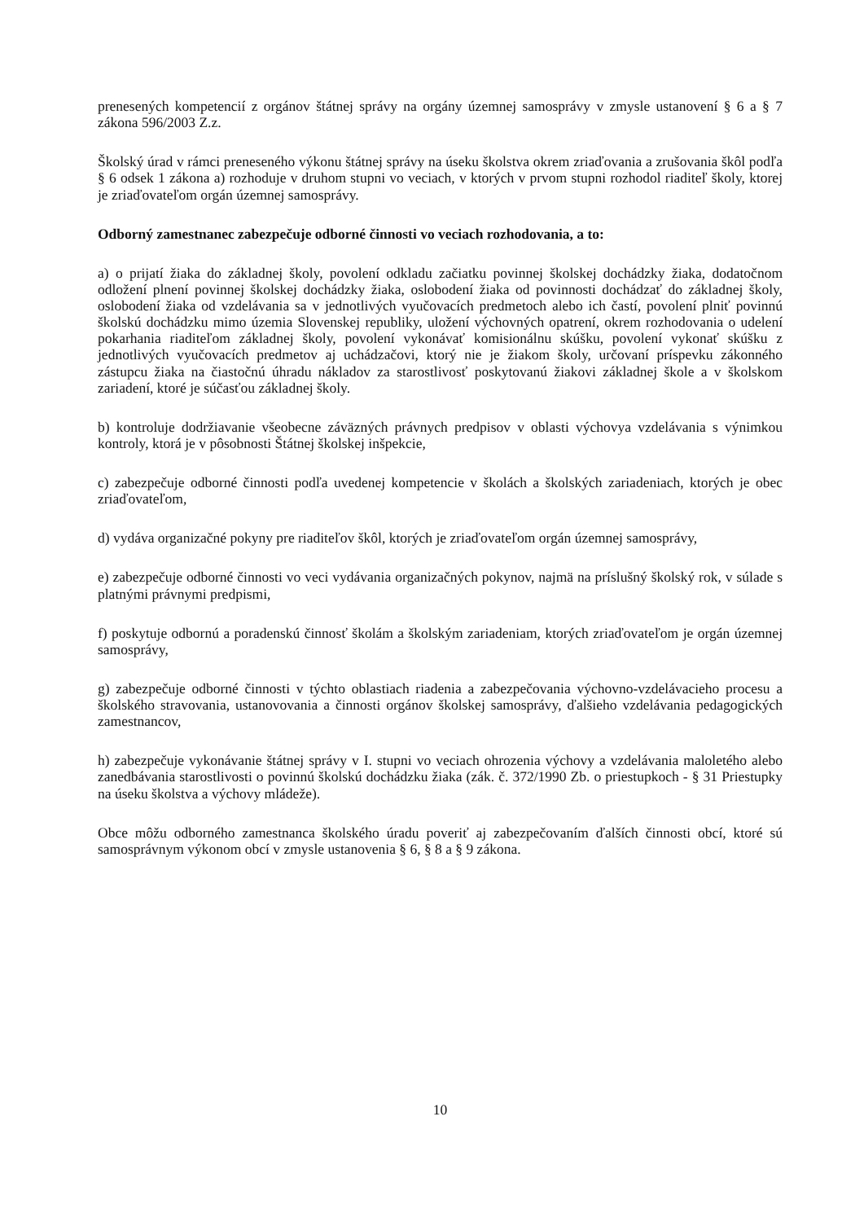prenesených kompetencií z orgánov štátnej správy na orgány územnej samosprávy v zmysle ustanovení § 6 a § 7 zákona 596/2003 Z.z.
Školský úrad v rámci preneseného výkonu štátnej správy na úseku školstva okrem zriaďovania a zrušovania škôl podľa § 6 odsek 1 zákona a) rozhoduje v druhom stupni vo veciach, v ktorých v prvom stupni rozhodol riaditeľ školy, ktorej je zriaďovateľom orgán územnej samosprávy.
Odborný zamestnanec zabezpečuje odborné činnosti vo veciach rozhodovania, a to:
a) o prijatí žiaka do základnej školy, povolení odkladu začiatku povinnej školskej dochádzky žiaka, dodatočnom odložení plnení povinnej školskej dochádzky žiaka, oslobodení žiaka od povinnosti dochádzať do základnej školy, oslobodení žiaka od vzdelávania sa v jednotlivých vyučovacích predmetoch alebo ich častí, povolení plniť povinnú školskú dochádzku mimo územia Slovenskej republiky, uložení výchovných opatrení, okrem rozhodovania o udelení pokarhania riaditeľom základnej školy, povolení vykonávať komisionálnu skúšku, povolení vykonať skúšku z jednotlivých vyučovacích predmetov aj uchádzačovi, ktorý nie je žiakom školy, určovaní príspevku zákonného zástupcu žiaka na čiastočnú úhradu nákladov za starostlivosť poskytovanú žiakovi základnej škole a v školskom zariadení, ktoré je súčasťou základnej školy.
b) kontroluje dodržiavanie všeobecne záväzných právnych predpisov v oblasti výchovya vzdelávania s výnimkou kontroly, ktorá je v pôsobnosti Štátnej školskej inšpekcie,
c) zabezpečuje odborné činnosti podľa uvedenej kompetencie v školách a školských zariadeniach, ktorých je obec zriaďovateľom,
d) vydáva organizačné pokyny pre riaditeľov škôl, ktorých je zriaďovateľom orgán územnej samosprávy,
e) zabezpečuje odborné činnosti vo veci vydávania organizačných pokynov, najmä na príslušný školský rok, v súlade s platnými právnymi predpismi,
f) poskytuje odbornú a poradenskú činnosť školám a školským zariadeniam, ktorých zriaďovateľom je orgán územnej samosprávy,
g) zabezpečuje odborné činnosti v týchto oblastiach riadenia a zabezpečovania výchovno-vzdelávacieho procesu a školského stravovania, ustanovovania a činnosti orgánov školskej samosprávy, ďalšieho vzdelávania pedagogických zamestnancov,
h) zabezpečuje vykonávanie štátnej správy v I. stupni vo veciach ohrozenia výchovy a vzdelávania maloletého alebo zanedbávania starostlivosti o povinnú školskú dochádzku žiaka (zák. č. 372/1990 Zb. o priestupkoch - § 31 Priestupky na úseku školstva a výchovy mládeže).
Obce môžu odborného zamestnanca školského úradu poveriť aj zabezpečovaním ďalších činnosti obcí, ktoré sú samosprávnym výkonom obcí v zmysle ustanovenia § 6, § 8 a § 9 zákona.
10